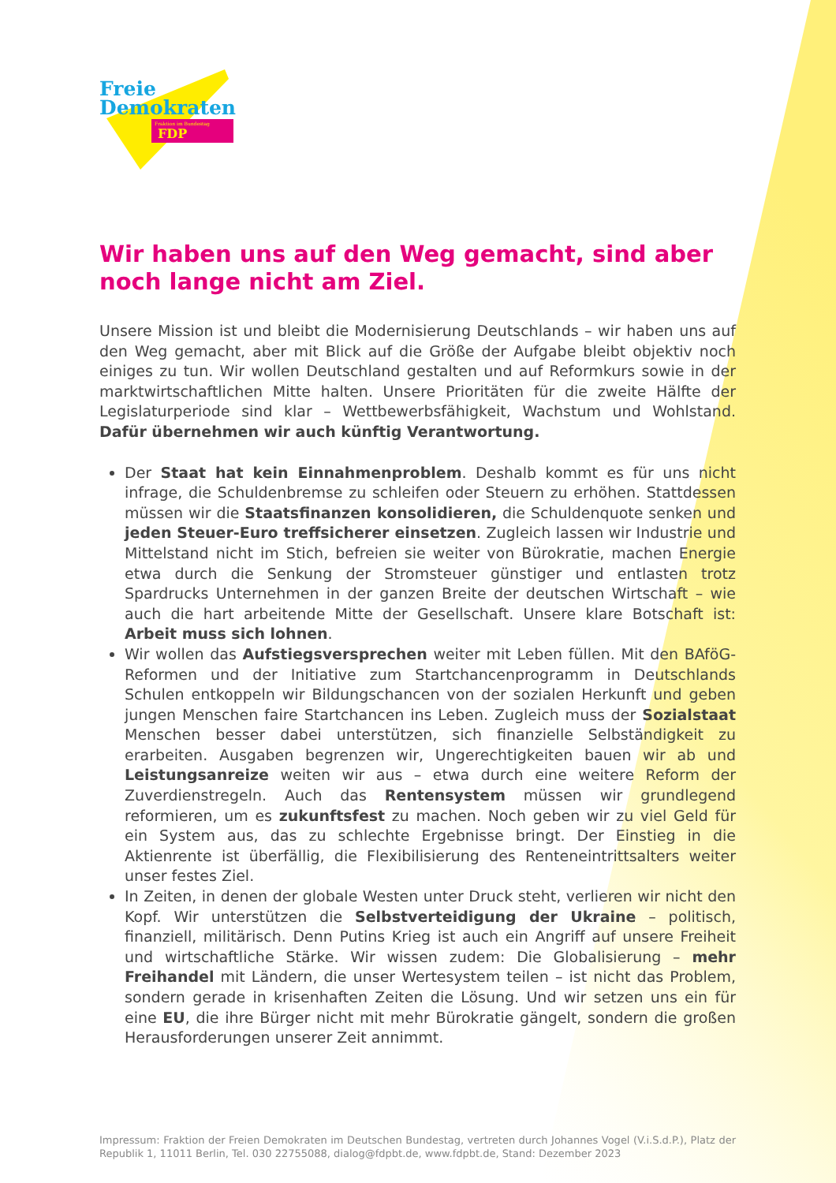Freie
Demokraten
Fraktion im Bundestag FDP
Wir haben uns auf den Weg gemacht, sind aber noch lange nicht am Ziel.
Unsere Mission ist und bleibt die Modernisierung Deutschlands – wir haben uns auf den Weg gemacht, aber mit Blick auf die Größe der Aufgabe bleibt objektiv noch einiges zu tun. Wir wollen Deutschland gestalten und auf Reformkurs sowie in der marktwirtschaftlichen Mitte halten. Unsere Prioritäten für die zweite Hälfte der Legislaturperiode sind klar – Wettbewerbsfähigkeit, Wachstum und Wohlstand. Dafür übernehmen wir auch künftig Verantwortung.
Der Staat hat kein Einnahmenproblem. Deshalb kommt es für uns nicht infrage, die Schuldenbremse zu schleifen oder Steuern zu erhöhen. Stattdessen müssen wir die Staatsfinanzen konsolidieren, die Schuldenquote senken und jeden Steuer-Euro treffsicherer einsetzen. Zugleich lassen wir Industrie und Mittelstand nicht im Stich, befreien sie weiter von Bürokratie, machen Energie etwa durch die Senkung der Stromsteuer günstiger und entlasten trotz Spardrucks Unternehmen in der ganzen Breite der deutschen Wirtschaft – wie auch die hart arbeitende Mitte der Gesellschaft. Unsere klare Botschaft ist: Arbeit muss sich lohnen.
Wir wollen das Aufstiegsversprechen weiter mit Leben füllen. Mit den BAföG-Reformen und der Initiative zum Startchancenprogramm in Deutschlands Schulen entkoppeln wir Bildungschancen von der sozialen Herkunft und geben jungen Menschen faire Startchancen ins Leben. Zugleich muss der Sozialstaat Menschen besser dabei unterstützen, sich finanzielle Selbständigkeit zu erarbeiten. Ausgaben begrenzen wir, Ungerechtigkeiten bauen wir ab und Leistungsanreize weiten wir aus – etwa durch eine weitere Reform der Zuverdienstregeln. Auch das Rentensystem müssen wir grundlegend reformieren, um es zukunftsfest zu machen. Noch geben wir zu viel Geld für ein System aus, das zu schlechte Ergebnisse bringt. Der Einstieg in die Aktienrente ist überfällig, die Flexibilisierung des Renteneintrittsalters weiter unser festes Ziel.
In Zeiten, in denen der globale Westen unter Druck steht, verlieren wir nicht den Kopf. Wir unterstützen die Selbstverteidigung der Ukraine – politisch, finanziell, militärisch. Denn Putins Krieg ist auch ein Angriff auf unsere Freiheit und wirtschaftliche Stärke. Wir wissen zudem: Die Globalisierung – mehr Freihandel mit Ländern, die unser Wertesystem teilen – ist nicht das Problem, sondern gerade in krisenhaften Zeiten die Lösung. Und wir setzen uns ein für eine EU, die ihre Bürger nicht mit mehr Bürokratie gängelt, sondern die großen Herausforderungen unserer Zeit annimmt.
Impressum: Fraktion der Freien Demokraten im Deutschen Bundestag, vertreten durch Johannes Vogel (V.i.S.d.P.), Platz der Republik 1, 11011 Berlin, Tel. 030 22755088, dialog@fdpbt.de, www.fdpbt.de, Stand: Dezember 2023